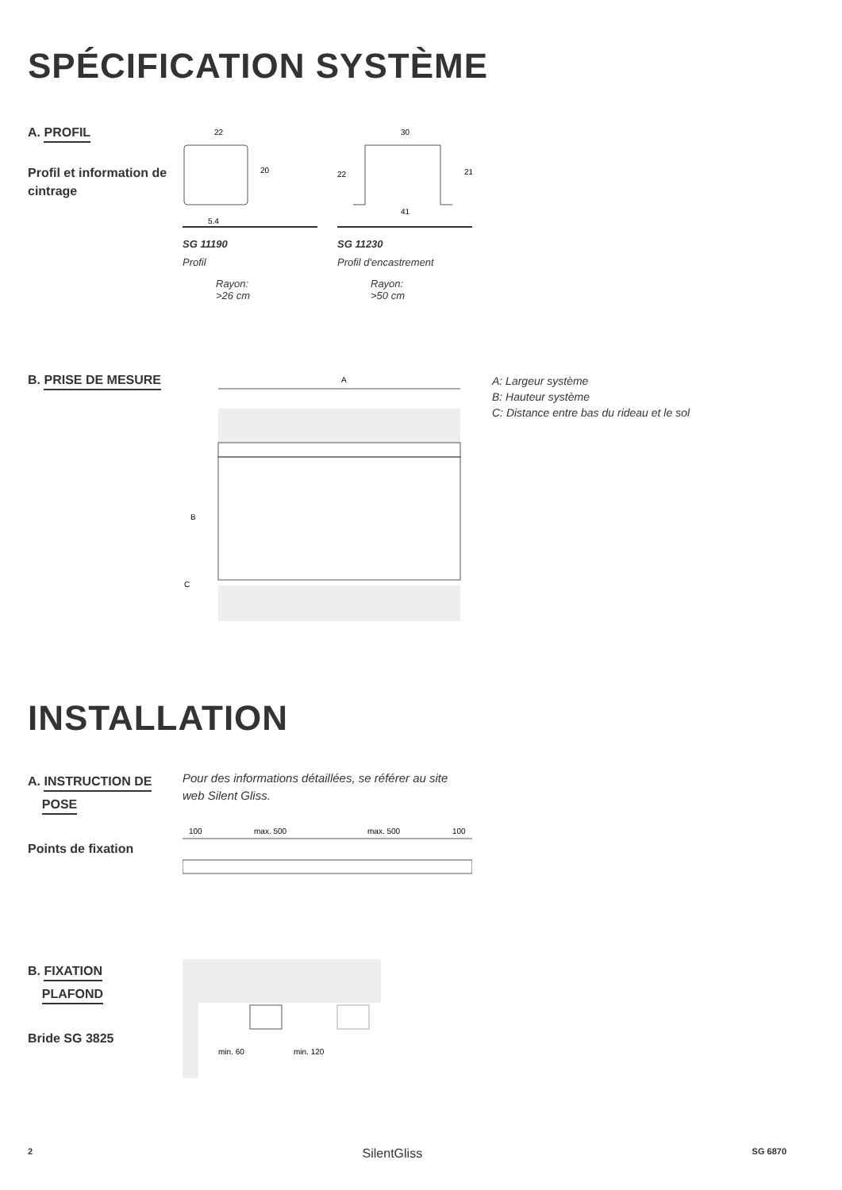SPÉCIFICATION SYSTÈME
A. PROFIL
Profil et information de cintrage
22
20
5.4
SG 11190
Profil
Rayon:
>26 cm
30
22
21
41
SG 11230
Profil d'encastrement
Rayon:
>50 cm
B. PRISE DE MESURE
A
B
C
A: Largeur système
B: Hauteur système
C: Distance entre bas du rideau et le sol
INSTALLATION
A. INSTRUCTION DE
POSE
Points de fixation
Pour des informations détaillées, se référer au site web Silent Gliss.
100
max. 500
max. 500
100
B. FIXATION
PLAFOND
Bride SG 3825
min. 60
min. 120
2 SilentGliss SG 6870